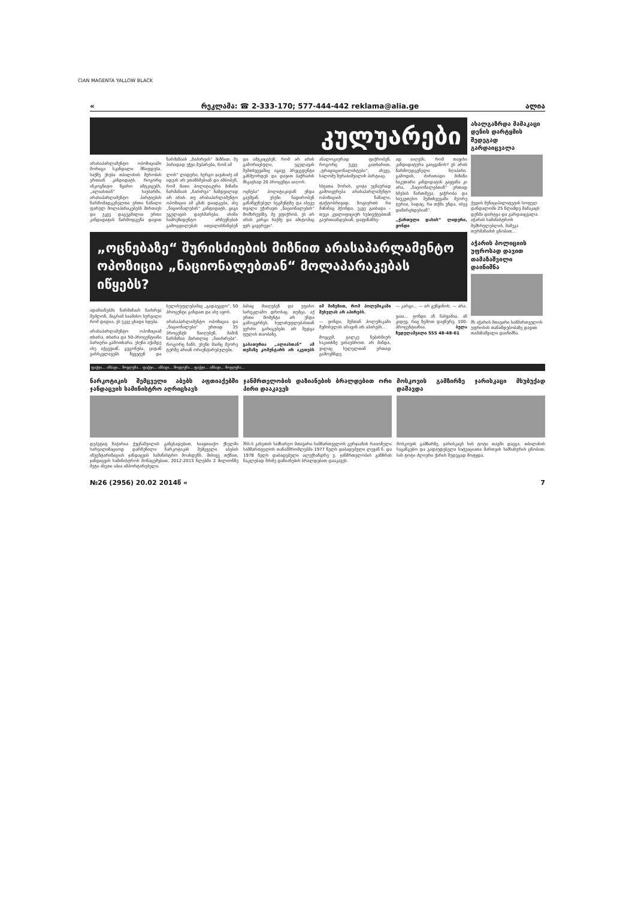CIAN MAGENTA YALLOW BLACK
« რეკლამა: ☎ 2-333-170; 577-444-442 reklama@alia.ge ალია
კულუარები
არასაპარლამენტო ოპოზიციაში მორიგი სკანდალი მწიფდება. საქმე ეხება თბილისის მერობის ერთიან კანდიდატს. როგორც ინკოგნიტო წყარო ამტკიცებს, „ალიასთან“ საუბარში, არასაპარლამენტო პარტიების წარმომადგენელთა ერთი ნაწილი ფარულ მოლაპარაკებებს მართავს და უკვე დაგეგმილია ერთი კანდიდატის წარმოდგენა დავით ნარმანიას „ჩაძირვის“ მიზნით. მე პირადად ეჭვი მეპარება, რომ ამ
ლოს“ ლიდერი, სერგო ჯავახიძე ამ იდეას არ ეთანხმებიან და ამბობენ, რომ მათი პოლიტიკური მიზანი ნარმანიას „ჩაძირვა“ ნამდვილად არ არის. თუ არასაპარლამენტო ოპოზიცია ამ გზას დაადგება, ასე „ნაციონალების“ კანდიდატს, გიგი უგულავას დაეხმარება. ისინი საპრეზიდენტო არჩევნების გამოცდილებას ითვალისწინებენ და ამტკიცებენ, რომ არ არის გამორიცხული, უგულავას შემთხვევაშიც იგივე პრეცედენტი განმეორდეს და დავით ბაქრაძის მსგავსად 20 პროცენტი აიღოს.
ოცნება“ პოლიტიკიდან უნდა გაუშვან. ესენი ნადირობენ განაწყენებულ სეგმენტზე და ასევე თვალი უჭირავთ „ნაციონალების“ მომხრეებზე. მე ვფიქრობ, ეს არ არის კარგი საქმე და ამიტომაც ვერ გავერევი“.
ანალოგიურად ფიქრობენ, როგორც უკვე გითხარით, „ტრადიციონალისტები“. ასევე, სალომე ზურაბიშვილის პარტიაც.
სხვათა შორის, ცოტა უცნაურად გამოიყურება არასაპარლამენტო ოპოზიციის ნაწილი, ფაქტობრივად, ზოგიერთს რა მიზანიც ჰქონდა, უკვე გაიხადა – თუკი კვალიფიციურ სუბიექტებთან გაერთიანდებიან, დაფინანსე-
ად აიღებს, რომ თავისი კანდიდატურა გაიყვანოს? ეს არის წარმოუდგენელი ზღაპარი. გამოდის, ძირითადი მიზანი საკუთარი კანდიდატის გაყვანა კი არა, „ნაციონალებთან“ ერთად ხმების წართმევა, ვაჭრობა და საუკეთესო შემთხვევაში მეორე ტურია, სადაც, რა თქმა უნდა, ისევ დამარცხდებიან“.
„ქართული დასის“ ლიდერი, ჟონდი
„ოცნებაზე“ შურისძიების მიზნით არასაპარლამენტო ოპოზიცია „ნაციონალებთან“ მოლაპარაკებას იწყებს?
ადამიანებმა ნარმანიას ჩაძირვა შეძლონ, მაგრამ საამისო სურვილი რომ დიდია, ეს უკვე ცხადი ხდება.
არასაპარლამენტო ოპოზიციამ თხარა, თხარა და 50-პროცენტიანი ბარიერი გამოთხარა. ესენი აქამდე ისე იქცევიან, გეგონება, ციდან ვარსკვლავებს წყვეტენ და ხელისუფლებამაც „გადაუგდო“, 50 პროცენტი გინდათ და ასე იყოს.
არასაპარლამენტო ოპოზიცია და „ნაციონალები“ ერთად 35 პროცენტს წაიღებენ, მაშინ ნარმანია მართლაც „ჩაიძირება“. როგორც ჩანს, ესენი მაინც მეორე ტურზე არიან ორიენტირებულები.
ბასაც მიიღებენ და უფასო სარეკლამო დროსაც. თუმცა, აქ ერთი მომენტი არ უნდა გამოგვრჩეს, ხელისუფლებასთან ვერძო გარიგებები არ შედგა ფულის თაობაზე.
გაბათურია „ალიასთან“ ამ თემაზე კომენტარს არ აკეთებს იმ მიზეზით, რომ პოლემიკაში შესვლას არ აპირებს.
— ჟონდი, შენთან პოლემიკაში შემოსვლას არავინ არ აპირებს...
მოგცემ, ცალკე ნებისმიერ საკითხზე ვისაუბროთ. არ მინდა, ვილაც სულელთან ერთად გამოვჩნდე.
— კარგი... — არ გეწყინოს. — არა.
ვააა... ჟონდი ან ნასვამია, ან კიდევ, რაც ზემოთ დავწერე, 100-პროცენტიანია. ბელა ზედელაშვილი 555 48-48-61
ახალგაზრდა მამაკაცი დენის დარტყმის შედეგად გარდაიცვალა
ქედის მუნიციპალიტეტის სოფელ დანდალოში 25 წლამდე მამაკაცს დენმა დარტყა და გარდაიცვალა. აჭარის სამინისტროს შემსრულებლის, მამუკა თურმანიძის ცნობით...
აჭარის პოლიციის უფროსად დავით თამაზაშვილი დაინიშნა
შს აჭარის მთავარი სამმართველოს უფროსის თანამდებობაზე დავით თამაზაშვილი დაინიშნა.
ფაქტი... ამბავი... მოვლენა... ფაქტი... ამბავი... მოვლენა... ფაქტი... ამბავი... მოვლენა...
ნარკოტიკის შემცველი აბებს აფთიაქებში ჯანდაცვის სამინისტრო აღრიცხავს
დეპუტატ ზაქარია ქუცნაშვილის განცხადებით, საავთიაქო ქსელში სარეალიზაციოდ დარჩენილი ნარკოტიკის შემცველი აბების ინვენტარიზაციას ჯანდაცვის სამინისტრო მოახდენს. მისივე თქმით, ჯანდაცვის სამინისტროს მონაცემებით, 2012-2013 წლებში 2 მილიონზე მეტი ასეთი აბია იმპორტირებული.
ჯანმრთელობის დაზიანების ბრალდებით ორი პირი დააკავეს
შსს-ს კახეთის სამხარეო მთავარი სამმართველოს გურჯაანის რაიონული სამმართველოს თანამშრომლებმა 1977 წელს დაბადებული ლევან ნ. და 1978 წელს დაბადებული ალექსანდრე ვ. ჯანმრთელობის განზრახ ნაკლებად მძიმე დაზიანების ბრალდებით დააკავეს.
მოსკოვის გამზირზე ჯარისკაცი მსუბუქად დაშავდა
მოსკოვის გამზირზე, ჯარისკაცს ხის ტოტი თავში დაეცა. თბილისის საგანგებო და გადაუდებელი სიტუაციათა მართვის სამსახურის ცნობით, ხის ტოტი ძლიერი ქარის შედეგად მოტყდა.
№26 (2956) 20.02 2014წ « 7